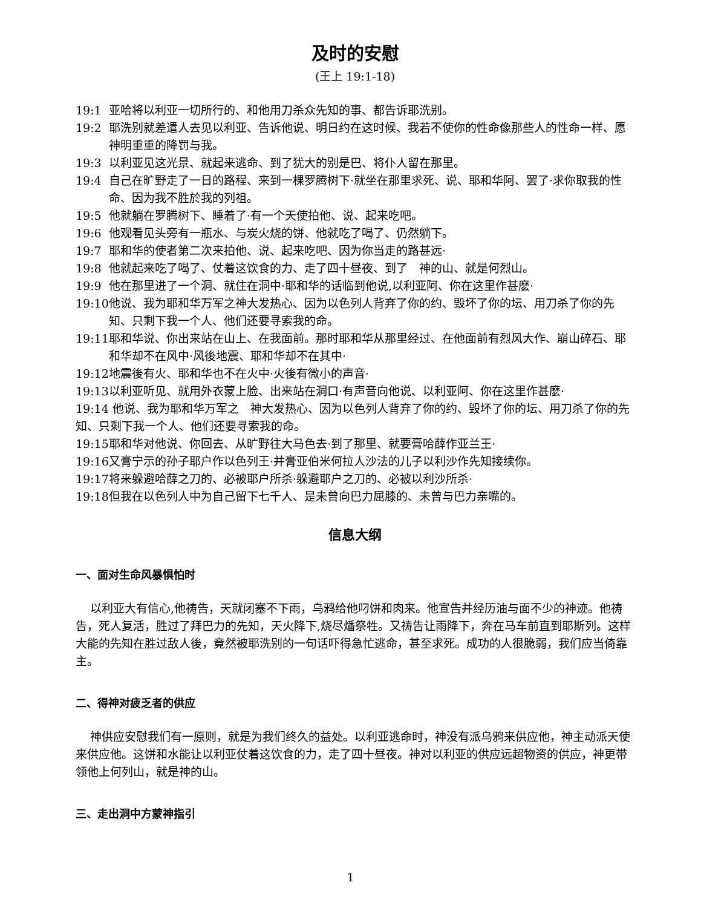及时的安慰
(王上 19:1-18)
19:1 亚哈将以利亚一切所行的、和他用刀杀众先知的事、都告诉耶洗别。
19:2 耶洗别就差遣人去见以利亚、告诉他说、明日约在这时候、我若不使你的性命像那些人的性命一样、愿神明重重的降罚与我。
19:3 以利亚见这光景、就起来逃命、到了犹大的别是巴、将仆人留在那里。
19:4 自己在旷野走了一日的路程、来到一棵罗腾树下·就坐在那里求死、说、耶和华阿、罢了·求你取我的性命、因为我不胜於我的列祖。
19:5 他就躺在罗腾树下、睡着了·有一个天使拍他、说、起来吃吧。
19:6 他观看见头旁有一瓶水、与炭火烧的饼、他就吃了喝了、仍然躺下。
19:7 耶和华的使者第二次来拍他、说、起来吃吧、因为你当走的路甚远·
19:8 他就起来吃了喝了、仗着这饮食的力、走了四十昼夜、到了　神的山、就是何烈山。
19:9 他在那里进了一个洞、就住在洞中·耶和华的话临到他说,以利亚阿、你在这里作甚麽·
19:10 他说、我为耶和华万军之神大发热心、因为以色列人背弃了你的约、毁坏了你的坛、用刀杀了你的先知、只剩下我一个人、他们还要寻索我的命。
19:11 耶和华说、你出来站在山上、在我面前。那时耶和华从那里经过、在他面前有烈风大作、崩山碎石、耶和华却不在风中·风後地震、耶和华却不在其中·
19:12 地震後有火、耶和华也不在火中·火後有微小的声音·
19:13 以利亚听见、就用外衣蒙上脸、出来站在洞口·有声音向他说、以利亚阿、你在这里作甚麽·
19:14 他说、我为耶和华万军之　神大发热心、因为以色列人背弃了你的约、毁坏了你的坛、用刀杀了你的先知、只剩下我一个人、他们还要寻索我的命。
19:15 耶和华对他说、你回去、从旷野往大马色去·到了那里、就要膏哈薛作亚兰王·
19:16 又膏宁示的孙子耶户作以色列王·并膏亚伯米何拉人沙法的儿子以利沙作先知接续你。
19:17 将来躲避哈薛之刀的、必被耶户所杀·躲避耶户之刀的、必被以利沙所杀·
19:18 但我在以色列人中为自己留下七千人、是未曾向巴力屈膝的、未曾与巴力亲嘴的。
信息大纲
一、面对生命风暴惧怕时
以利亚大有信心,他祷告，天就闭塞不下雨，乌鸦给他叼饼和肉来。他宣告并经历油与面不少的神迹。他祷告，死人复活，胜过了拜巴力的先知，天火降下,烧尽燔祭牲。又祷告让雨降下，奔在马车前直到耶斯列。这样大能的先知在胜过敌人後，竟然被耶洗别的一句话吓得急忙逃命，甚至求死。成功的人很脆弱，我们应当倚靠主。
二、得神对疲乏者的供应
神供应安慰我们有一原则，就是为我们终久的益处。以利亚逃命时，神没有派乌鸦来供应他，神主动派天使来供应他。这饼和水能让以利亚仗着这饮食的力，走了四十昼夜。神对以利亚的供应远超物资的供应，神更带领他上何列山，就是神的山。
三、走出洞中方蒙神指引
1